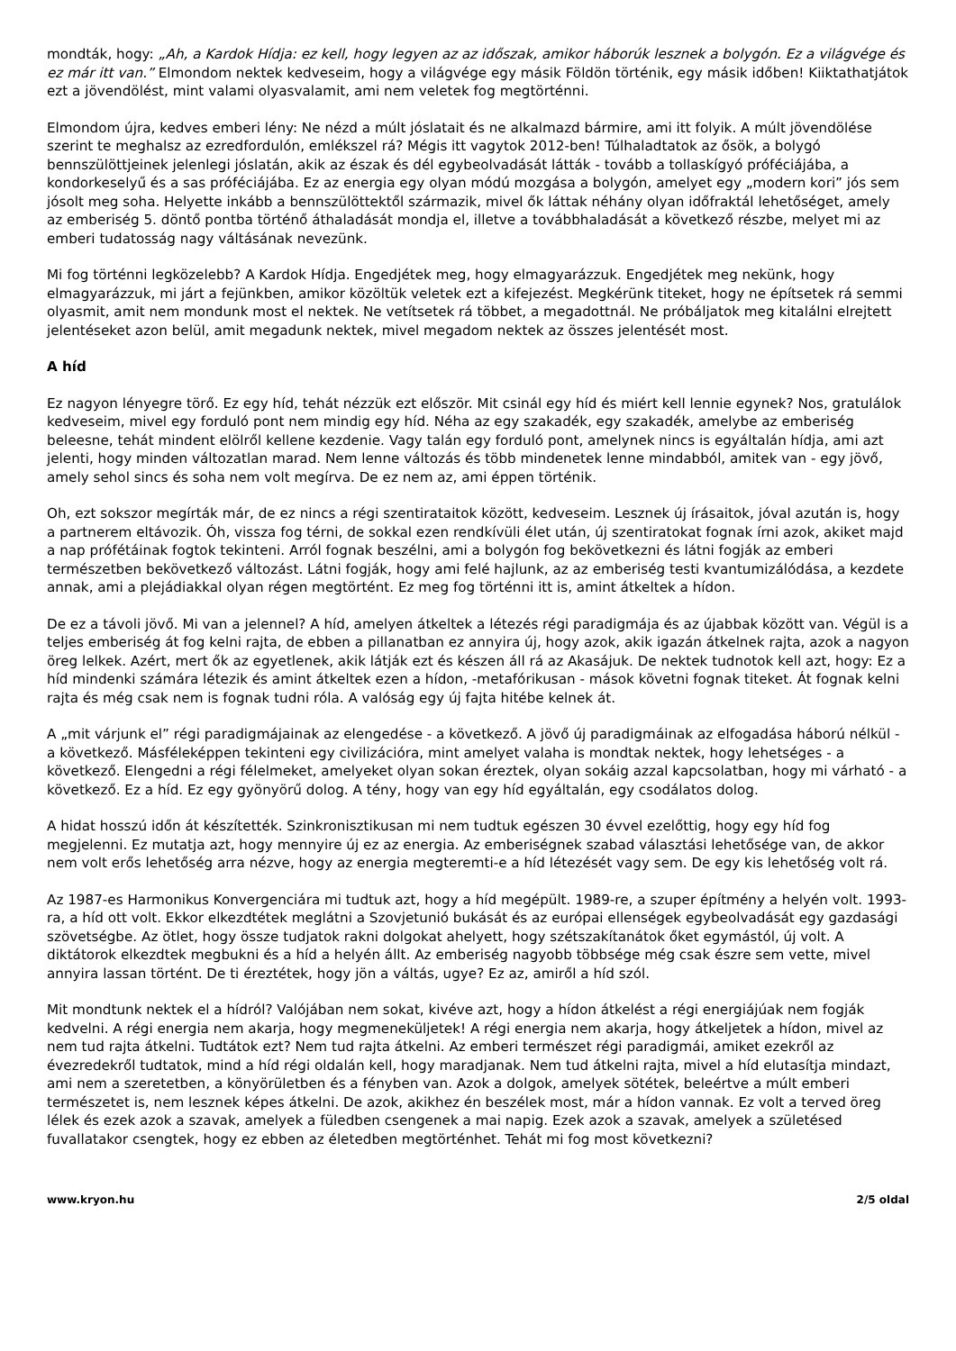mondták, hogy: „Ah, a Kardok Hídja: ez kell, hogy legyen az az időszak, amikor háborúk lesznek a bolygón. Ez a világvége és ez már itt van.” Elmondom nektek kedveseim, hogy a világvége egy másik Földön történik, egy másik időben! Kiiktathatjátok ezt a jövendölést, mint valami olyasvalamit, ami nem veletek fog megtörténni.
Elmondom újra, kedves emberi lény: Ne nézd a múlt jóslatait és ne alkalmazd bármire, ami itt folyik. A múlt jövendölése szerint te meghalsz az ezredfordulón, emlékszel rá? Mégis itt vagytok 2012-ben! Túlhaladtatok az ősök, a bolygó bennszülöttjeinek jelenlegi jóslatán, akik az észak és dél egybeolvadását látták - tovább a tollaskígyó próféciájába, a kondorkeselyű és a sas próféciájába. Ez az energia egy olyan módú mozgása a bolygón, amelyet egy „modern kori” jós sem jósolt meg soha. Helyette inkább a bennszülöttektől származik, mivel ők láttak néhány olyan időfraktál lehetőséget, amely az emberiség 5. döntő pontba történő áthaladását mondja el, illetve a továbbhaladását a következő részbe, melyet mi az emberi tudatosság nagy váltásának nevezünk.
Mi fog történni legközelebb? A Kardok Hídja. Engedjétek meg, hogy elmagyarázzuk. Engedjétek meg nekünk, hogy elmagyarázzuk, mi járt a fejünkben, amikor közöltük veletek ezt a kifejezést. Megkérünk titeket, hogy ne építsetek rá semmi olyasmit, amit nem mondunk most el nektek. Ne vetítsetek rá többet, a megadottnál. Ne próbáljatok meg kitalálni elrejtett jelentéseket azon belül, amit megadunk nektek, mivel megadom nektek az összes jelentését most.
A híd
Ez nagyon lényegre törő. Ez egy híd, tehát nézzük ezt először. Mit csinál egy híd és miért kell lennie egynek? Nos, gratulálok kedveseim, mivel egy forduló pont nem mindig egy híd. Néha az egy szakadék, egy szakadék, amelybe az emberiség beleesne, tehát mindent elölről kellene kezdenie. Vagy talán egy forduló pont, amelynek nincs is egyáltalán hídja, ami azt jelenti, hogy minden változatlan marad. Nem lenne változás és több mindenetek lenne mindabból, amitek van - egy jövő, amely sehol sincs és soha nem volt megírva. De ez nem az, ami éppen történik.
Oh, ezt sokszor megírták már, de ez nincs a régi szentirataitok között, kedveseim. Lesznek új írásaitok, jóval azután is, hogy a partnerem eltávozik. Óh, vissza fog térni, de sokkal ezen rendkívüli élet után, új szentiratokat fognak írni azok, akiket majd a nap prófétáinak fogtok tekinteni. Arról fognak beszélni, ami a bolygón fog bekövetkezni és látni fogják az emberi természetben bekövetkező változást. Látni fogják, hogy ami felé hajlunk, az az emberiség testi kvantumizálódása, a kezdete annak, ami a plejádiakkal olyan régen megtörtént. Ez meg fog történni itt is, amint átkeltek a hídon.
De ez a távoli jövő. Mi van a jelennel? A híd, amelyen átkeltek a létezés régi paradigmája és az újabbak között van. Végül is a teljes emberiség át fog kelni rajta, de ebben a pillanatban ez annyira új, hogy azok, akik igazán átkelnek rajta, azok a nagyon öreg lelkek. Azért, mert ők az egyetlenek, akik látják ezt és készen áll rá az Akasájuk. De nektek tudnotok kell azt, hogy: Ez a híd mindenki számára létezik és amint átkeltek ezen a hídon, -metafórikusan - mások követni fognak titeket. Át fognak kelni rajta és még csak nem is fognak tudni róla. A valóság egy új fajta hitébe kelnek át.
A „mit várjunk el” régi paradigmájainak az elengedése - a következő. A jövő új paradigmáinak az elfogadása háború nélkül - a következő. Másféleképpen tekinteni egy civilizációra, mint amelyet valaha is mondtak nektek, hogy lehetséges - a következő. Elengedni a régi félelmeket, amelyeket olyan sokan éreztek, olyan sokáig azzal kapcsolatban, hogy mi várható - a következő. Ez a híd. Ez egy gyönyörű dolog. A tény, hogy van egy híd egyáltalán, egy csodálatos dolog.
A hidat hosszú időn át készítették. Szinkronisztikusan mi nem tudtuk egészen 30 évvel ezelőttig, hogy egy híd fog megjelenni. Ez mutatja azt, hogy mennyire új ez az energia. Az emberiségnek szabad választási lehetősége van, de akkor nem volt erős lehetőség arra nézve, hogy az energia megteremti-e a híd létezését vagy sem. De egy kis lehetőség volt rá.
Az 1987-es Harmonikus Konvergenciára mi tudtuk azt, hogy a híd megépült. 1989-re, a szuper építmény a helyén volt. 1993-ra, a híd ott volt. Ekkor elkezdtétek meglátni a Szovjetunió bukását és az európai ellenségek egybeolvadását egy gazdasági szövetségbe. Az ötlet, hogy össze tudjatok rakni dolgokat ahelyett, hogy szétszakítanátok őket egymástól, új volt. A diktátorok elkezdtek megbukni és a híd a helyén állt. Az emberiség nagyobb többsége még csak észre sem vette, mivel annyira lassan történt. De ti éreztétek, hogy jön a váltás, ugye? Ez az, amiről a híd szól.
Mit mondtunk nektek el a hídról? Valójában nem sokat, kivéve azt, hogy a hídon átkelést a régi energiájúak nem fogják kedvelni. A régi energia nem akarja, hogy megmeneküljetek! A régi energia nem akarja, hogy átkeljetek a hídon, mivel az nem tud rajta átkelni. Tudtátok ezt? Nem tud rajta átkelni. Az emberi természet régi paradigmái, amiket ezekről az évezredekről tudtatok, mind a híd régi oldalán kell, hogy maradjanak. Nem tud átkelni rajta, mivel a híd elutasítja mindazt, ami nem a szeretetben, a könyörületben és a fényben van. Azok a dolgok, amelyek sötétek, beleértve a múlt emberi természetet is, nem lesznek képes átkelni. De azok, akikhez én beszélek most, már a hídon vannak. Ez volt a terved öreg lélek és ezek azok a szavak, amelyek a füledben csengenek a mai napig. Ezek azok a szavak, amelyek a születésed fuvallatakor csengtek, hogy ez ebben az életedben megtörténhet. Tehát mi fog most következni?
www.kryon.hu 2/5 oldal